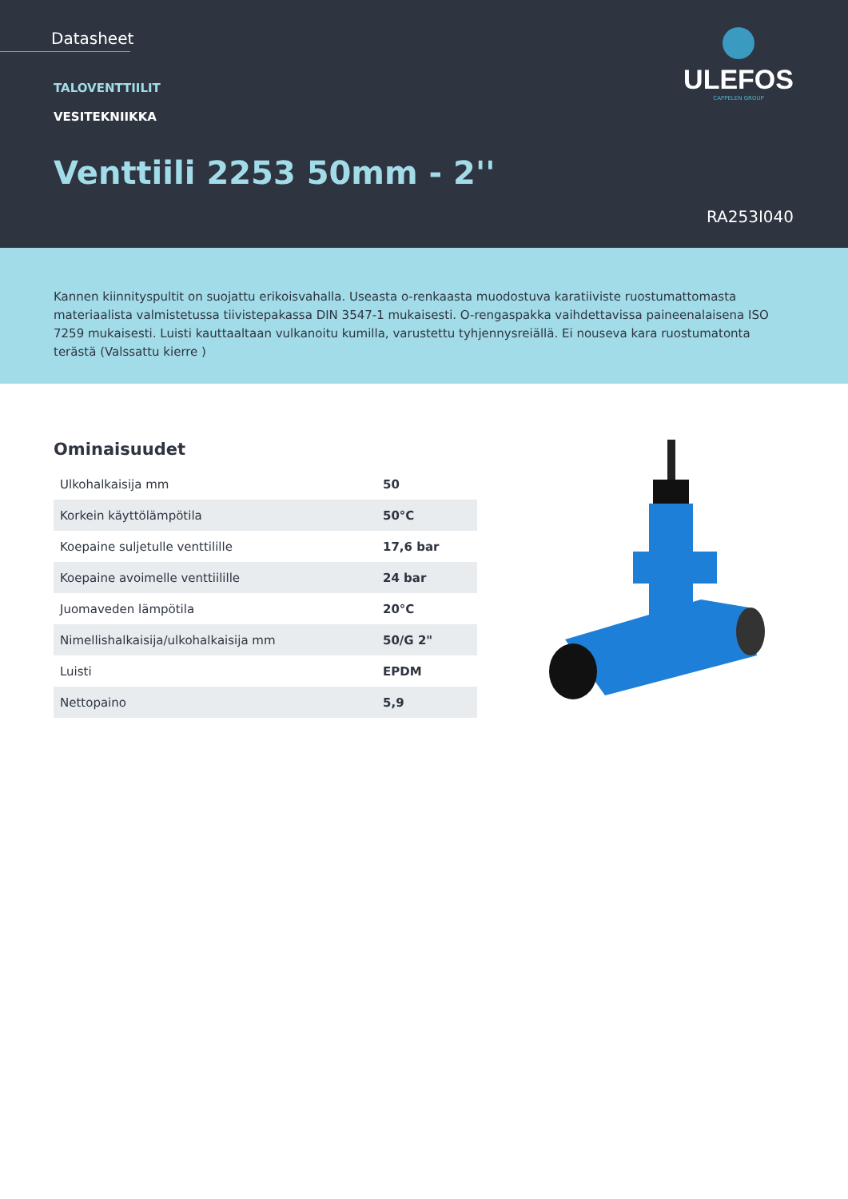Datasheet
TALOVENTTIILIT
VESITEKNIIKKA
Venttiili 2253 50mm - 2''
RA253I040
ULEFOS
CAPPELEN GROUP
Kannen kiinnityspultit on suojattu erikoisvahalla. Useasta o-renkaasta muodostuva karatiiviste ruostumattomasta materiaalista valmistetussa tiivistepakassa DIN 3547-1 mukaisesti. O-rengaspakka vaihdettavissa paineenalaisena ISO 7259 mukaisesti. Luisti kauttaaltaan vulkanoitu kumilla, varustettu tyhjennysreiällä. Ei nouseva kara ruostumatonta terästä (Valssattu kierre )
Ominaisuudet
| Ulkohalkaisija mm | 50 |
| Korkein käyttölämpötila | 50°C |
| Koepaine suljetulle venttilille | 17,6 bar |
| Koepaine avoimelle venttiilille | 24 bar |
| Juomaveden lämpötila | 20°C |
| Nimellishalkaisija/ulkohalkaisija mm | 50/G 2" |
| Luisti | EPDM |
| Nettopaino | 5,9 |